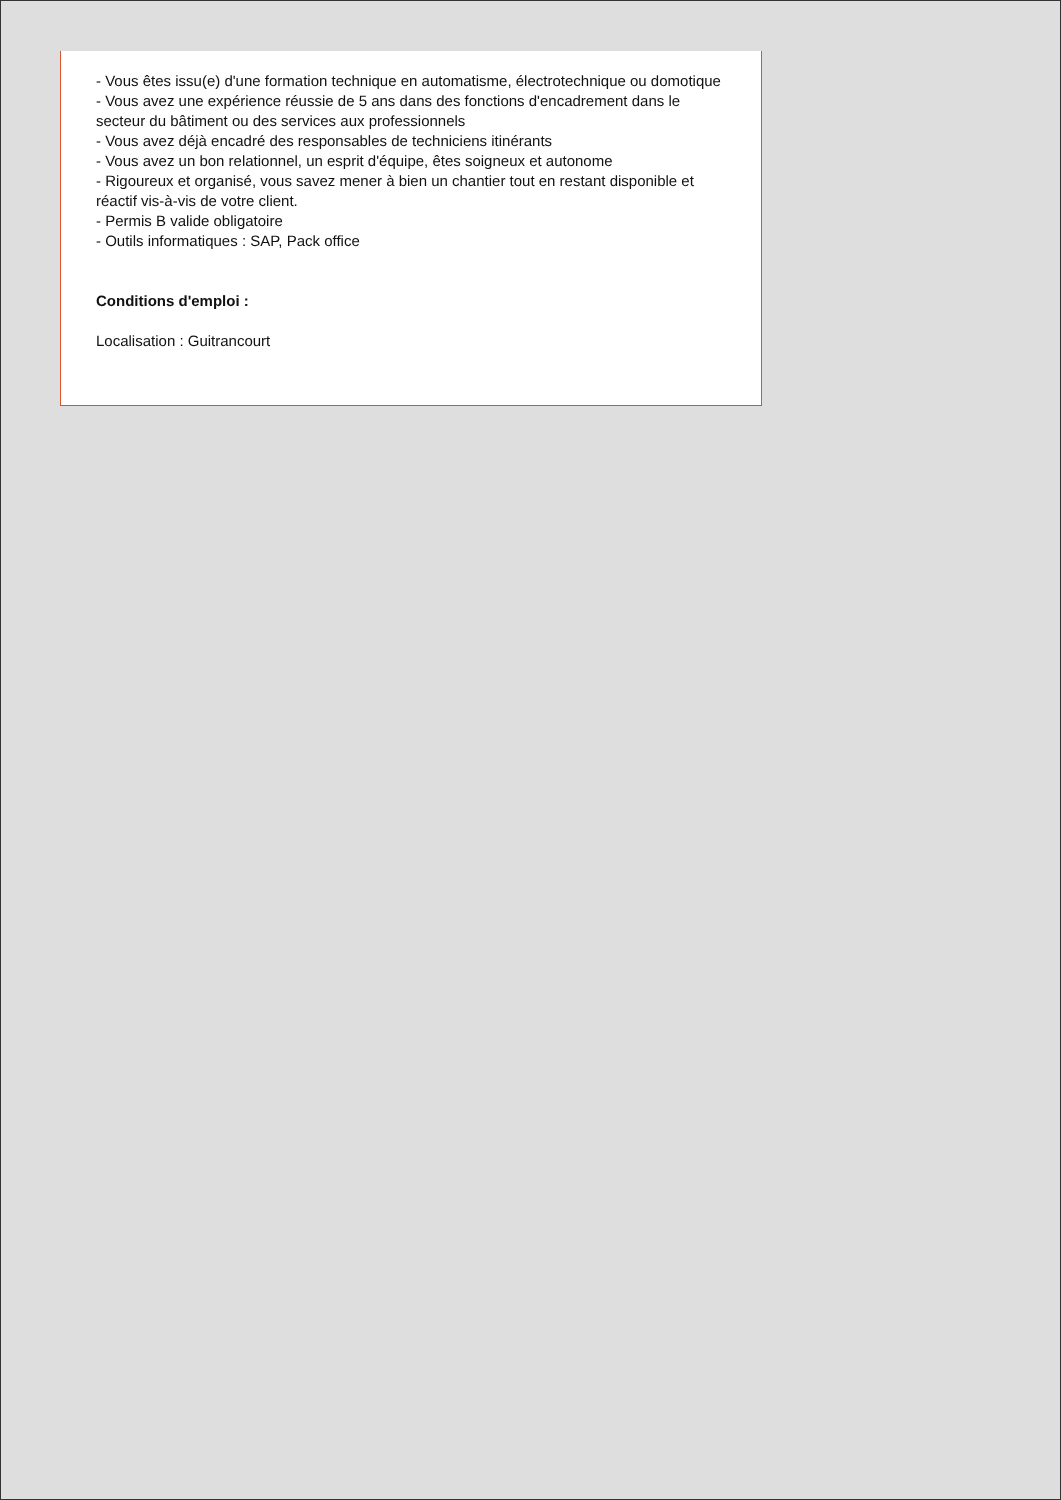- Vous êtes issu(e) d'une formation technique en automatisme, électrotechnique ou domotique
- Vous avez une expérience réussie de 5 ans dans des fonctions d'encadrement dans le secteur du bâtiment ou des services aux professionnels
- Vous avez déjà encadré des responsables de techniciens itinérants
- Vous avez un bon relationnel, un esprit d'équipe, êtes soigneux et autonome
- Rigoureux et organisé, vous savez mener à bien un chantier tout en restant disponible et réactif vis-à-vis de votre client.
- Permis B valide obligatoire
- Outils informatiques : SAP, Pack office
Conditions d'emploi :
Localisation : Guitrancourt